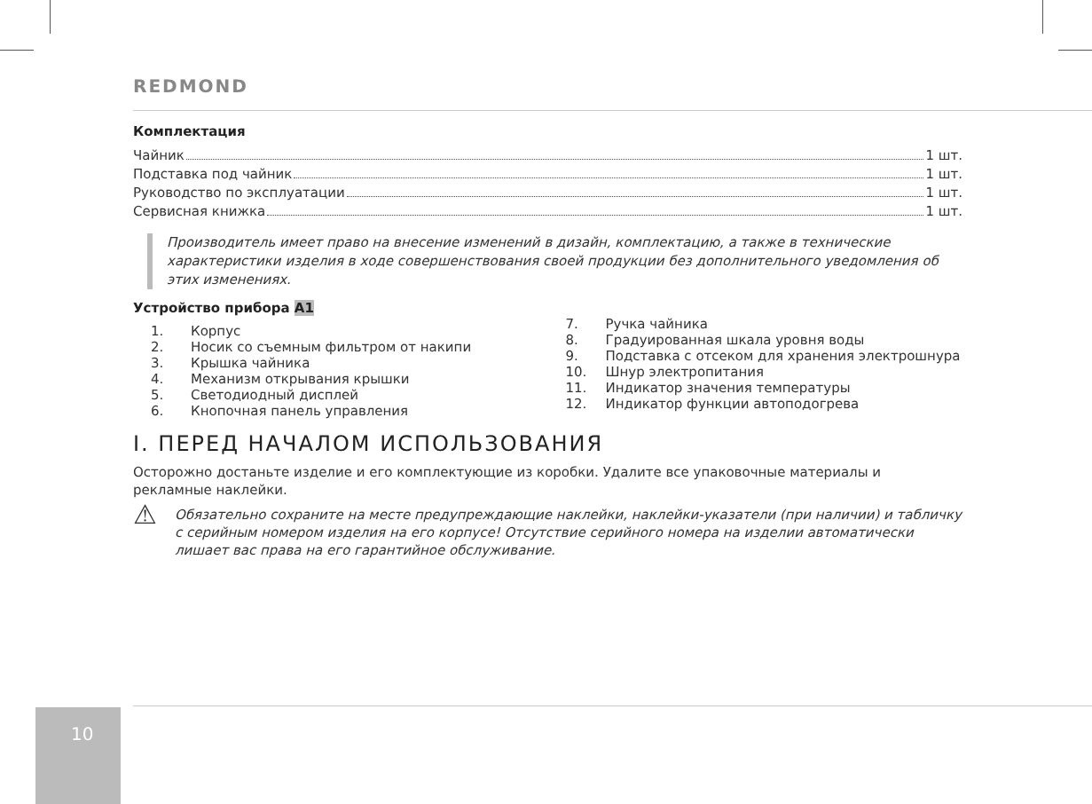REDMOND
Комплектация
Чайник 1 шт.
Подставка под чайник 1 шт.
Руководство по эксплуатации 1 шт.
Сервисная книжка 1 шт.
Производитель имеет право на внесение изменений в дизайн, комплектацию, а также в технические характеристики изделия в ходе совершенствования своей продукции без дополнительного уведомления об этих изменениях.
Устройство прибора A1
1. Корпус
2. Носик со съемным фильтром от накипи
3. Крышка чайника
4. Механизм открывания крышки
5. Светодиодный дисплей
6. Кнопочная панель управления
7. Ручка чайника
8. Градуированная шкала уровня воды
9. Подставка с отсеком для хранения электрошнура
10. Шнур электропитания
11. Индикатор значения температуры
12. Индикатор функции автоподогрева
I. ПЕРЕД НАЧАЛОМ ИСПОЛЬЗОВАНИЯ
Осторожно достаньте изделие и его комплектующие из коробки. Удалите все упаковочные материалы и рекламные наклейки.
⚠ Обязательно сохраните на месте предупреждающие наклейки, наклейки-указатели (при наличии) и табличку с серийным номером изделия на его корпусе! Отсутствие серийного номера на изделии автоматически лишает вас права на его гарантийное обслуживание.
10